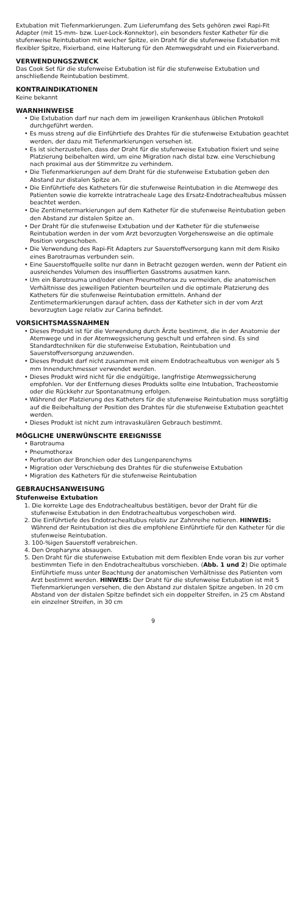Extubation mit Tiefenmarkierungen. Zum Lieferumfang des Sets gehören zwei Rapi-Fit Adapter (mit 15-mm- bzw. Luer-Lock-Konnektor), ein besonders fester Katheter für die stufenweise Reintubation mit weicher Spitze, ein Draht für die stufenweise Extubation mit flexibler Spitze, Fixierband, eine Halterung für den Atemwegsdraht und ein Fixierverband.
VERWENDUNGSZWECK
Das Cook Set für die stufenweise Extubation ist für die stufenweise Extubation und anschließende Reintubation bestimmt.
KONTRAINDIKATIONEN
Keine bekannt
WARNHINWEISE
• Die Extubation darf nur nach dem im jeweiligen Krankenhaus üblichen Protokoll durchgeführt werden.
• Es muss streng auf die Einführtiefe des Drahtes für die stufenweise Extubation geachtet werden, der dazu mit Tiefenmarkierungen versehen ist.
• Es ist sicherzustellen, dass der Draht für die stufenweise Extubation fixiert und seine Platzierung beibehalten wird, um eine Migration nach distal bzw. eine Verschiebung nach proximal aus der Stimmritze zu verhindern.
• Die Tiefenmarkierungen auf dem Draht für die stufenweise Extubation geben den Abstand zur distalen Spitze an.
• Die Einführtiefe des Katheters für die stufenweise Reintubation in die Atemwege des Patienten sowie die korrekte intratracheale Lage des Ersatz-Endotrachealtubus müssen beachtet werden.
• Die Zentimetermarkierungen auf dem Katheter für die stufenweise Reintubation geben den Abstand zur distalen Spitze an.
• Der Draht für die stufenweise Extubation und der Katheter für die stufenweise Reintubation werden in der vom Arzt bevorzugten Vorgehensweise an die optimale Position vorgeschoben.
• Die Verwendung des Rapi-Fit Adapters zur Sauerstoffversorgung kann mit dem Risiko eines Barotraumas verbunden sein.
• Eine Sauerstoffquelle sollte nur dann in Betracht gezogen werden, wenn der Patient ein ausreichendes Volumen des insufflierten Gasstroms ausatmen kann.
• Um ein Barotrauma und/oder einen Pneumothorax zu vermeiden, die anatomischen Verhältnisse des jeweiligen Patienten beurteilen und die optimale Platzierung des Katheters für die stufenweise Reintubation ermitteln. Anhand der Zentimetermarkierungen darauf achten, dass der Katheter sich in der vom Arzt bevorzugten Lage relativ zur Carina befindet.
VORSICHTSMASSNAHMEN
• Dieses Produkt ist für die Verwendung durch Ärzte bestimmt, die in der Anatomie der Atemwege und in der Atemwegssicherung geschult und erfahren sind. Es sind Standardtechniken für die stufenweise Extubation, Reintubation und Sauerstoffversorgung anzuwenden.
• Dieses Produkt darf nicht zusammen mit einem Endotrachealtubus von weniger als 5 mm Innendurchmesser verwendet werden.
• Dieses Produkt wird nicht für die endgültige, langfristige Atemwegssicherung empfohlen. Vor der Entfernung dieses Produkts sollte eine Intubation, Tracheostomie oder die Rückkehr zur Spontanatmung erfolgen.
• Während der Platzierung des Katheters für die stufenweise Reintubation muss sorgfältig auf die Beibehaltung der Position des Drahtes für die stufenweise Extubation geachtet werden.
• Dieses Produkt ist nicht zum intravaskulären Gebrauch bestimmt.
MÖGLICHE UNERWÜNSCHTE EREIGNISSE
• Barotrauma
• Pneumothorax
• Perforation der Bronchien oder des Lungenparenchyms
• Migration oder Verschiebung des Drahtes für die stufenweise Extubation
• Migration des Katheters für die stufenweise Reintubation
GEBRAUCHSANWEISUNG
Stufenweise Extubation
1. Die korrekte Lage des Endotrachealtubus bestätigen, bevor der Draht für die stufenweise Extubation in den Endotrachealtubus vorgeschoben wird.
2. Die Einführtiefe des Endotrachealtubus relativ zur Zahnreihe notieren. HINWEIS: Während der Reintubation ist dies die empfohlene Einführtiefe für den Katheter für die stufenweise Reintubation.
3. 100-%igen Sauerstoff verabreichen.
4. Den Oropharynx absaugen.
5. Den Draht für die stufenweise Extubation mit dem flexiblen Ende voran bis zur vorher bestimmten Tiefe in den Endotrachealtubus vorschieben. (Abb. 1 und 2) Die optimale Einführtiefe muss unter Beachtung der anatomischen Verhältnisse des Patienten vom Arzt bestimmt werden. HINWEIS: Der Draht für die stufenweise Extubation ist mit 5 Tiefenmarkierungen versehen, die den Abstand zur distalen Spitze angeben. In 20 cm Abstand von der distalen Spitze befindet sich ein doppelter Streifen, in 25 cm Abstand ein einzelner Streifen, in 30 cm
9